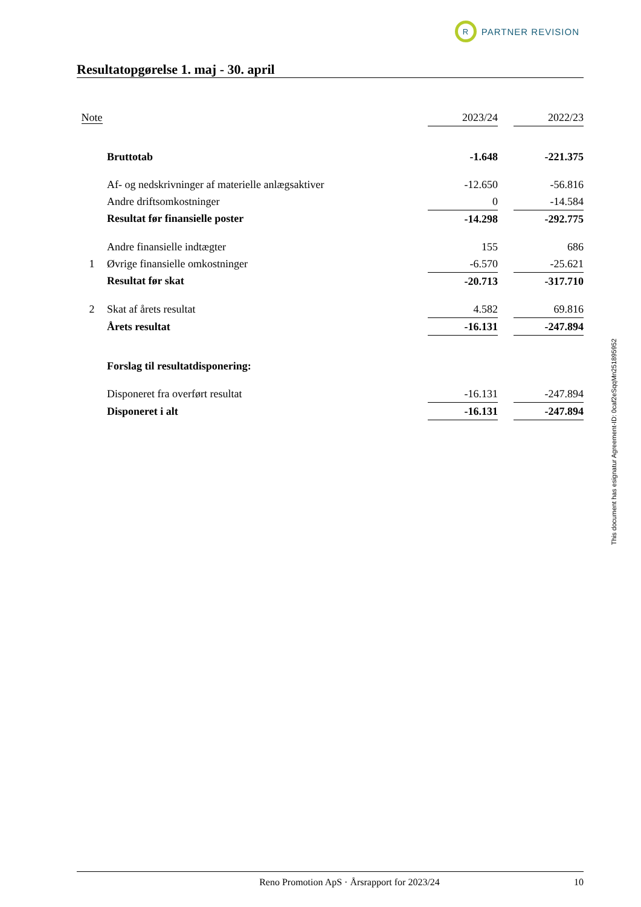R
PARTNER REVISION
Resultatopgørelse 1. maj - 30. april
| Note | | 2023/24 | | 2022/23 |
| | Bruttotab | -1.648 | | -221.375 |
| | Af- og nedskrivninger af materielle anlægsaktiver | -12.650 | | -56.816 |
| | Andre driftsomkostninger | 0 | | -14.584 |
| | Resultat før finansielle poster | -14.298 | | -292.775 |
| | Andre finansielle indtægter | 155 | | 686 |
| 1 | Øvrige finansielle omkostninger | -6.570 | | -25.621 |
| | Resultat før skat | -20.713 | | -317.710 |
| 2 | Skat af årets resultat | 4.582 | | 69.816 |
| | Årets resultat | -16.131 | | -247.894 |
| | Forslag til resultatdisponering: | | | |
| | Disponeret fra overført resultat | -16.131 | | -247.894 |
| | Disponeret i alt | -16.131 | | -247.894 |
This document has esignatur Agreement-ID: 0caf2eSqqMn251895952
Reno Promotion ApS · Årsrapport for 2023/24 10